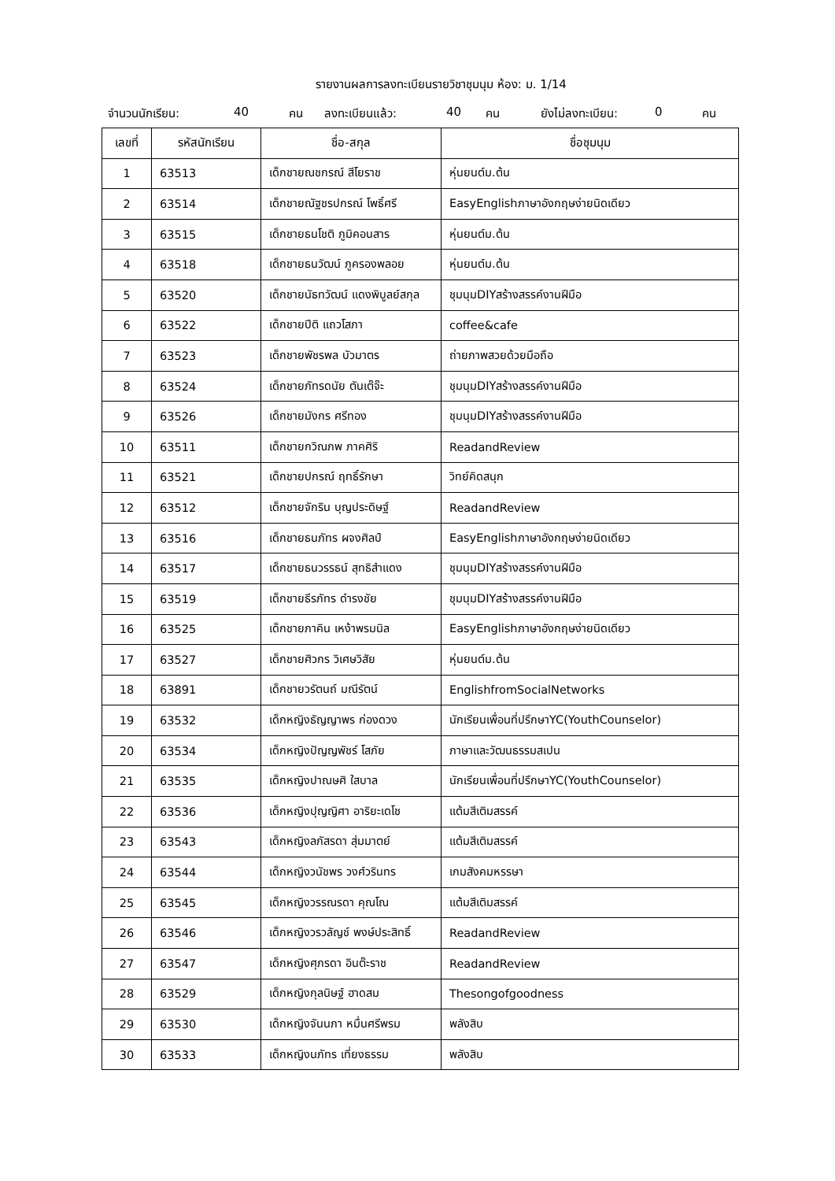รายงานผลการลงทะเบียนรายวิชาชุมนุม ห้อง: ม. 1/14
จำนวนนักเรียน: 40 คน ลงทะเบียนแล้ว: 40 คน ยังไม่ลงทะเบียน: 0 คน
| เลขที่ | รหัสนักเรียน | ชื่อ-สกุล | ชื่อชุมนุม |
| --- | --- | --- | --- |
| 1 | 63513 | เด็กชายณชกรณ์ สีโยราช | หุ่นยนต์ม.ต้น |
| 2 | 63514 | เด็กชายณัฐชรปกรณ์ โพธิ์ศรี | EasyEnglishภาษาอังกฤษง่ายนิดเดียว |
| 3 | 63515 | เด็กชายธนโชติ ภูมิคอนสาร | หุ่นยนต์ม.ต้น |
| 4 | 63518 | เด็กชายธนวัฒน์ ภูครองพลอย | หุ่นยนต์ม.ต้น |
| 5 | 63520 | เด็กชายนัธทวัฒน์ แดงพิบูลย์สกุล | ชุมนุมDIYสร้างสรรค์งานฝีมือ |
| 6 | 63522 | เด็กชายปีติ แถวโสภา | coffee&cafe |
| 7 | 63523 | เด็กชายพัชรพล บัวมาตร | ถ่ายภาพสวยด้วยมือถือ |
| 8 | 63524 | เด็กชายภัทรดนัย ตันเต๊จ๊ะ | ชุมนุมDIYสร้างสรรค์งานฝีมือ |
| 9 | 63526 | เด็กชายมังกร ศรีทอง | ชุมนุมDIYสร้างสรรค์งานฝีมือ |
| 10 | 63511 | เด็กชายกวิณภพ ภาคศิริ | ReadandReview |
| 11 | 63521 | เด็กชายปกรณ์ ฤทธิ์รักษา | วิทย์คิดสนุก |
| 12 | 63512 | เด็กชายจักริน บุญประดิษฐ์ | ReadandReview |
| 13 | 63516 | เด็กชายธนภัทร ผจงศิลป์ | EasyEnglishภาษาอังกฤษง่ายนิดเดียว |
| 14 | 63517 | เด็กชายธนวรรธน์ สุทธิสำแดง | ชุมนุมDIYสร้างสรรค์งานฝีมือ |
| 15 | 63519 | เด็กชายธีรภัทร ดำรงชัย | ชุมนุมDIYสร้างสรรค์งานฝีมือ |
| 16 | 63525 | เด็กชายภาคิน เหง้าพรมนิล | EasyEnglishภาษาอังกฤษง่ายนิดเดียว |
| 17 | 63527 | เด็กชายศิวกร วิเศษวิสัย | หุ่นยนต์ม.ต้น |
| 18 | 63891 | เด็กชายวรัตนถ์ มณีรัตน์ | EnglishfromSocialNetworks |
| 19 | 63532 | เด็กหญิงธัญญาพร ก่องดวง | นักเรียนเพื่อนที่ปรึกษาYC(YouthCounselor) |
| 20 | 63534 | เด็กหญิงปัญญพัชร์ โสภัย | ภาษาและวัฒนธรรมสเปน |
| 21 | 63535 | เด็กหญิงปาณษศิ ใสบาล | นักเรียนเพื่อนที่ปรึกษาYC(YouthCounselor) |
| 22 | 63536 | เด็กหญิงปุญญิศา อาริยะเดโช | แต้มสีเติมสรรค์ |
| 23 | 63543 | เด็กหญิงลภัสรดา สุ่มมาตย์ | แต้มสีเติมสรรค์ |
| 24 | 63544 | เด็กหญิงวนัชพร วงศ์วรินทร | เกมสังคมหรรษา |
| 25 | 63545 | เด็กหญิงวรรณรดา คุณโณ | แต้มสีเติมสรรค์ |
| 26 | 63546 | เด็กหญิงวรวลัญช์ พงษ์ประสิทธิ์ | ReadandReview |
| 27 | 63547 | เด็กหญิงศุภรดา อินต๊ะราช | ReadandReview |
| 28 | 63529 | เด็กหญิงกุลนิษฐ์ ฮาดสม | Thesongofgoodness |
| 29 | 63530 | เด็กหญิงจันนภา หมื่นศรีพรม | พลังสิบ |
| 30 | 63533 | เด็กหญิงนภัทร เที่ยงธรรม | พลังสิบ |